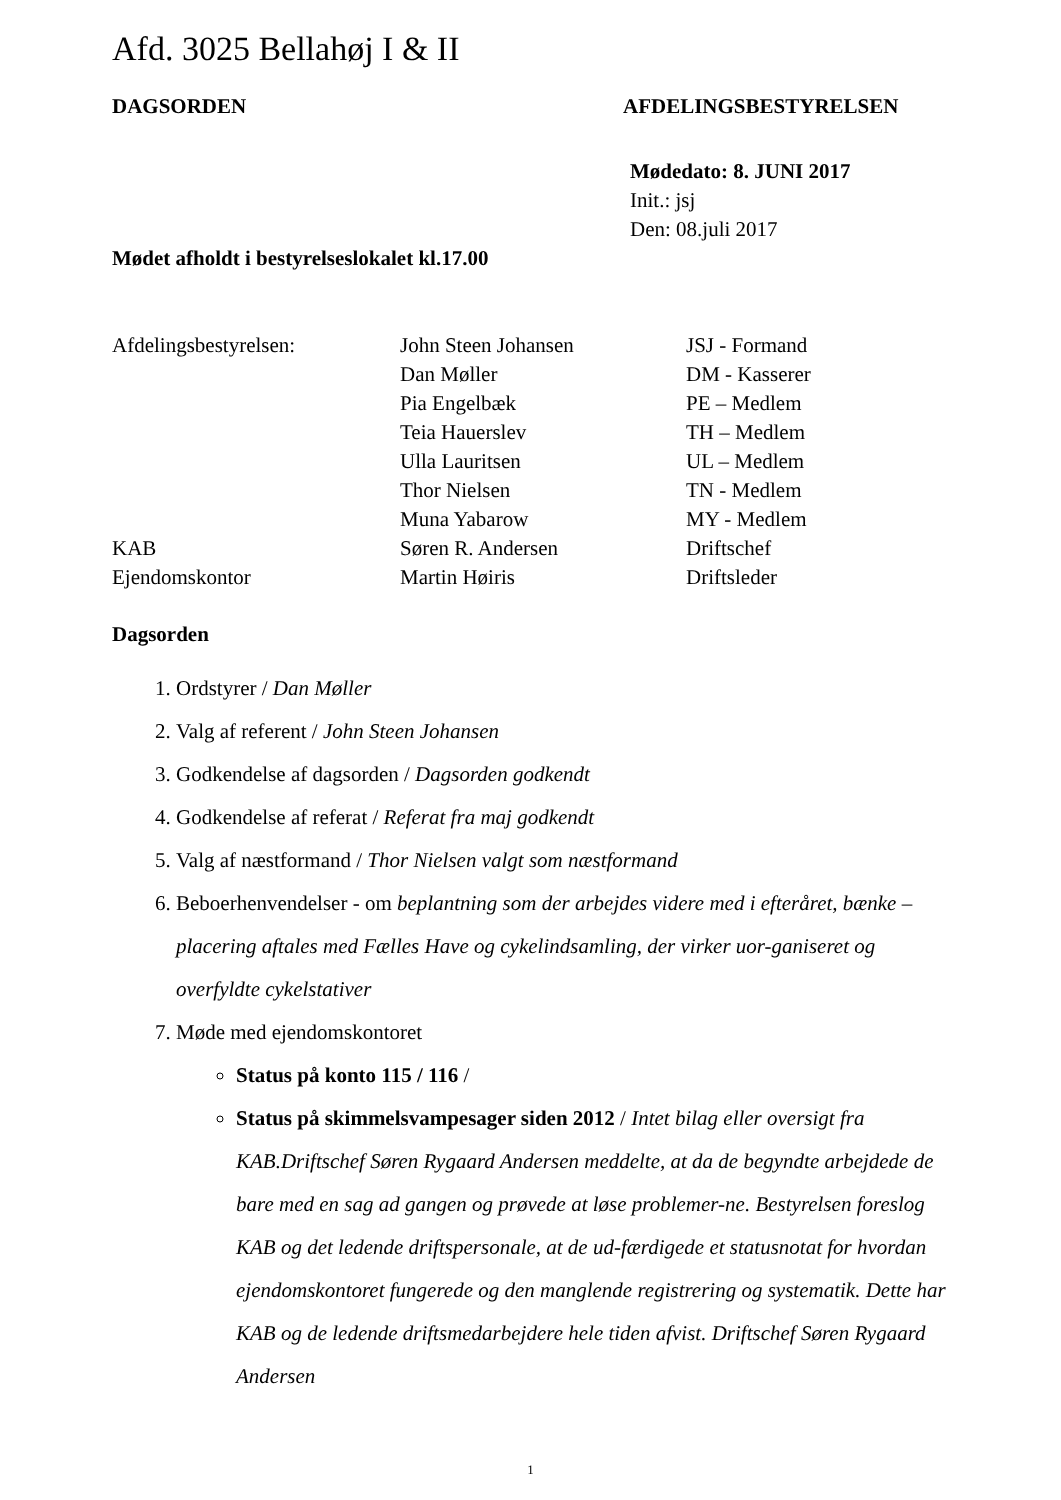Afd. 3025 Bellahøj I & II
DAGSORDEN AFDELINGSBESTYRELSEN
Mødedato: 8. JUNI 2017
Init.: jsj
Den: 08.juli 2017
Mødet afholdt i bestyrelseslokalet kl.17.00
| Afdelingsbestyrelsen: | John Steen Johansen | JSJ - Formand |
| | Dan Møller | DM - Kasserer |
| | Pia Engelbæk | PE – Medlem |
| | Teia Hauerslev | TH – Medlem |
| | Ulla Lauritsen | UL – Medlem |
| | Thor Nielsen | TN - Medlem |
| | Muna Yabarow | MY - Medlem |
| KAB | Søren R. Andersen | Driftschef |
| Ejendomskontor | Martin Høiris | Driftsleder |
Dagsorden
1. Ordstyrer / Dan Møller
2. Valg af referent / John Steen Johansen
3. Godkendelse af dagsorden / Dagsorden godkendt
4. Godkendelse af referat / Referat fra maj godkendt
5. Valg af næstformand / Thor Nielsen valgt som næstformand
6. Beboerhenvendelser - om beplantning som der arbejdes videre med i efteråret, bænke –placering aftales med Fælles Have og cykelindsamling, der virker uor-ganiseret og overfyldte cykelstativer
7. Møde med ejendomskontoret
Status på konto 115 / 116 /
Status på skimmelsvampesager siden 2012 / Intet bilag eller oversigt fra KAB.Driftschef Søren Rygaard Andersen meddelte, at da de begyndte arbejdede de bare med en sag ad gangen og prøvede at løse problemer-ne. Bestyrelsen foreslog KAB og det ledende driftspersonale, at de ud-færdigede et statusnotat for hvordan ejendomskontoret fungerede og den manglende registrering og systematik. Dette har KAB og de ledende driftsmedarbejdere hele tiden afvist. Driftschef Søren Rygaard Andersen
1